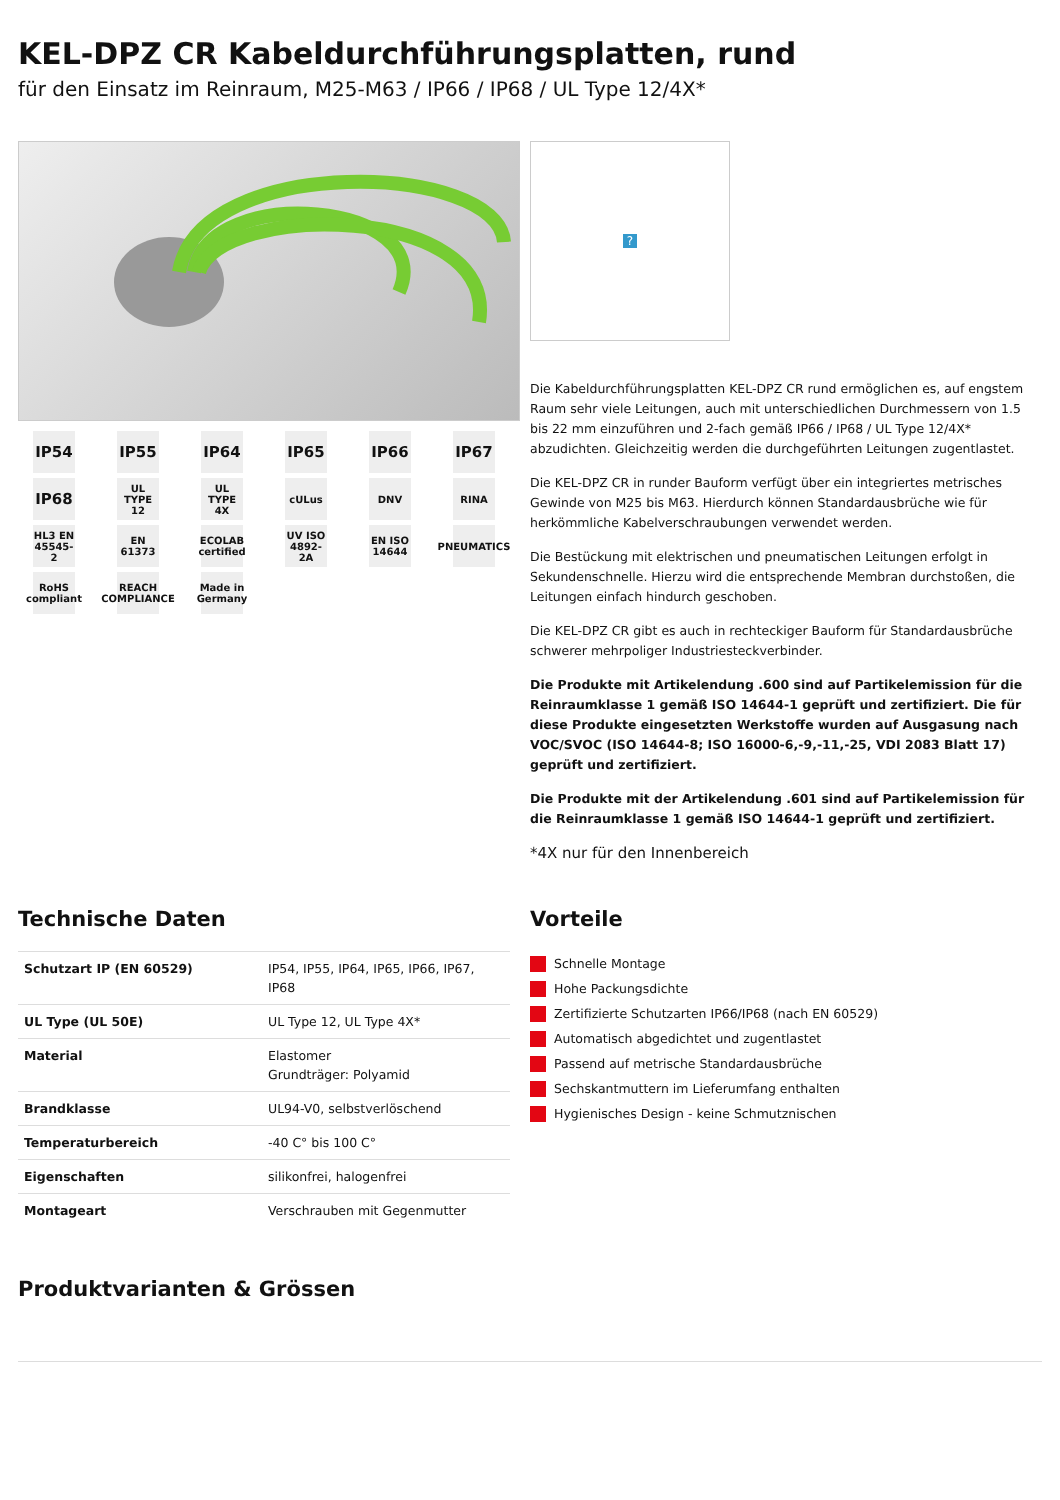KEL-DPZ CR Kabeldurchführungsplatten, rund
für den Einsatz im Reinraum, M25-M63 / IP66 / IP68 / UL Type 12/4X*
IP54
IP55
IP64
IP65
IP66
IP67
IP68
UL TYPE 12
UL TYPE 4X
cULus
DNV
RINA
HL3 EN 45545-2
EN 61373
ECOLAB certified
UV ISO 4892-2A
EN ISO 14644
PNEUMATICS
RoHS compliant
REACH COMPLIANCE
Made in Germany
?
Die Kabeldurchführungsplatten KEL-DPZ CR rund ermöglichen es, auf engstem Raum sehr viele Leitungen, auch mit unterschiedlichen Durchmessern von 1.5 bis 22 mm einzuführen und 2-fach gemäß IP66 / IP68 / UL Type 12/4X* abzudichten. Gleichzeitig werden die durchgeführten Leitungen zugentlastet.
Die KEL-DPZ CR in runder Bauform verfügt über ein integriertes metrisches Gewinde von M25 bis M63. Hierdurch können Standardausbrüche wie für herkömmliche Kabelverschraubungen verwendet werden.
Die Bestückung mit elektrischen und pneumatischen Leitungen erfolgt in Sekundenschnelle. Hierzu wird die entsprechende Membran durchstoßen, die Leitungen einfach hindurch geschoben.
Die KEL-DPZ CR gibt es auch in rechteckiger Bauform für Standardausbrüche schwerer mehrpoliger Industriesteckverbinder.
Die Produkte mit Artikelendung .600 sind auf Partikelemission für die Reinraumklasse 1 gemäß ISO 14644-1 geprüft und zertifiziert. Die für diese Produkte eingesetzten Werkstoffe wurden auf Ausgasung nach VOC/SVOC (ISO 14644-8; ISO 16000-6,-9,-11,-25, VDI 2083 Blatt 17) geprüft und zertifiziert.
Die Produkte mit der Artikelendung .601 sind auf Partikelemission für die Reinraumklasse 1 gemäß ISO 14644-1 geprüft und zertifiziert.
*4X nur für den Innenbereich
Technische Daten
| Schutzart IP (EN 60529) | IP54, IP55, IP64, IP65, IP66, IP67, IP68 |
| UL Type (UL 50E) | UL Type 12, UL Type 4X* |
| Material | Elastomer Grundträger: Polyamid |
| Brandklasse | UL94-V0, selbstverlöschend |
| Temperaturbereich | -40 C° bis 100 C° |
| Eigenschaften | silikonfrei, halogenfrei |
| Montageart | Verschrauben mit Gegenmutter |
Vorteile
Schnelle Montage
Hohe Packungsdichte
Zertifizierte Schutzarten IP66/IP68 (nach EN 60529)
Automatisch abgedichtet und zugentlastet
Passend auf metrische Standardausbrüche
Sechskantmuttern im Lieferumfang enthalten
Hygienisches Design - keine Schmutznischen
Produktvarianten & Grössen